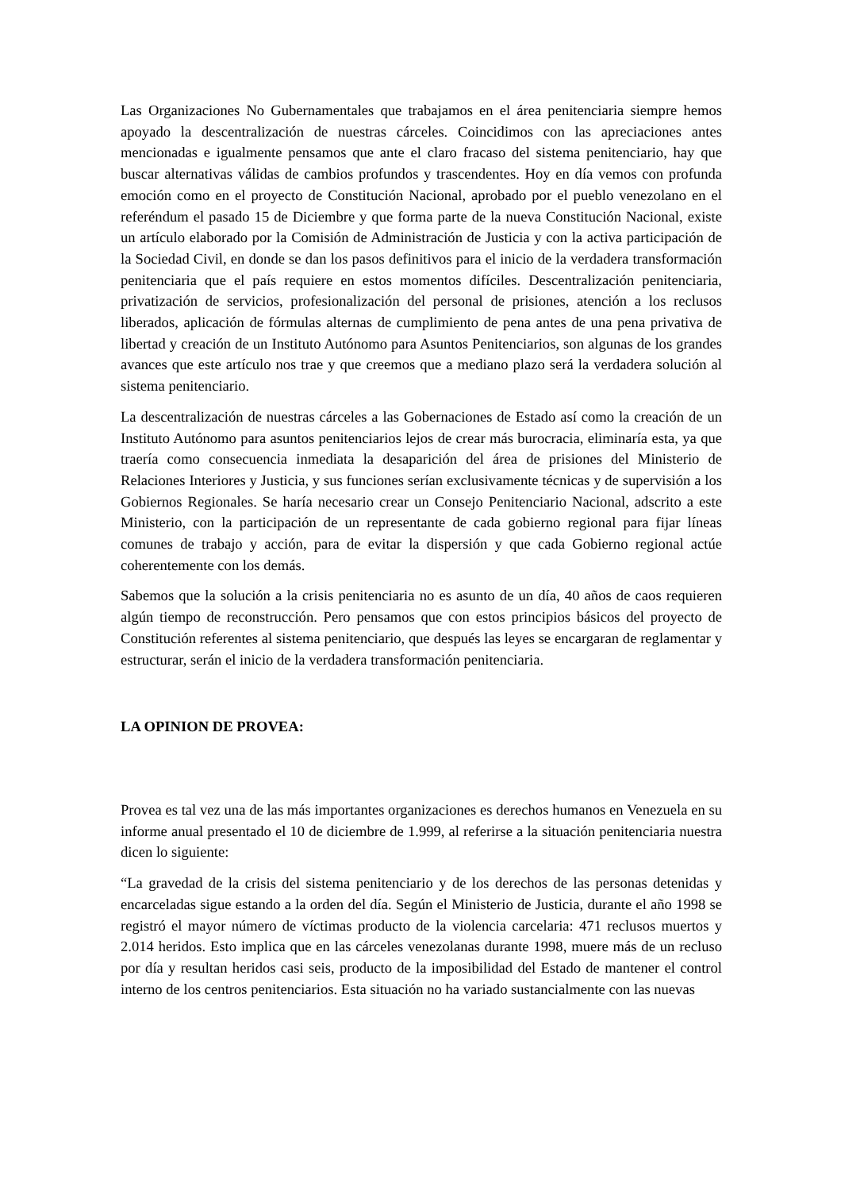Las Organizaciones No Gubernamentales que trabajamos en el área penitenciaria siempre hemos apoyado la descentralización de nuestras cárceles. Coincidimos con las apreciaciones antes mencionadas e igualmente pensamos que ante el claro fracaso del sistema penitenciario, hay que buscar alternativas válidas de cambios profundos y trascendentes. Hoy en día vemos con profunda emoción como en el proyecto de Constitución Nacional, aprobado por el pueblo venezolano en el referéndum el pasado 15 de Diciembre y que forma parte de la nueva Constitución Nacional, existe un artículo elaborado por la Comisión de Administración de Justicia y con la activa participación de la Sociedad Civil, en donde se dan los pasos definitivos para el inicio de la verdadera transformación penitenciaria que el país requiere en estos momentos difíciles. Descentralización penitenciaria, privatización de servicios, profesionalización del personal de prisiones, atención a los reclusos liberados, aplicación de fórmulas alternas de cumplimiento de pena antes de una pena privativa de libertad y creación de un Instituto Autónomo para Asuntos Penitenciarios, son algunas de los grandes avances que este artículo nos trae y que creemos que a mediano plazo será la verdadera solución al sistema penitenciario.
La descentralización de nuestras cárceles a las Gobernaciones de Estado así como la creación de un Instituto Autónomo para asuntos penitenciarios lejos de crear más burocracia, eliminaría esta, ya que traería como consecuencia inmediata la desaparición del área de prisiones del Ministerio de Relaciones Interiores y Justicia, y sus funciones serían exclusivamente técnicas y de supervisión a los Gobiernos Regionales. Se haría necesario crear un Consejo Penitenciario Nacional, adscrito a este Ministerio, con la participación de un representante de cada gobierno regional para fijar líneas comunes de trabajo y acción, para de evitar la dispersión y que cada Gobierno regional actúe coherentemente con los demás.
Sabemos que la solución a la crisis penitenciaria no es asunto de un día, 40 años de caos requieren algún tiempo de reconstrucción. Pero pensamos que con estos principios básicos del proyecto de Constitución referentes al sistema penitenciario, que después las leyes se encargaran de reglamentar y estructurar, serán el inicio de la verdadera transformación penitenciaria.
LA OPINION DE PROVEA:
Provea es tal vez una de las más importantes organizaciones es derechos humanos en Venezuela en su informe anual presentado el 10 de diciembre de 1.999, al referirse a la situación penitenciaria nuestra dicen lo siguiente:
“La gravedad de la crisis del sistema penitenciario y de los derechos de las personas detenidas y encarceladas sigue estando a la orden del día. Según el Ministerio de Justicia, durante el año 1998 se registró el mayor número de víctimas producto de la violencia carcelaria: 471 reclusos muertos y 2.014 heridos. Esto implica que en las cárceles venezolanas durante 1998, muere más de un recluso por día y resultan heridos casi seis, producto de la imposibilidad del Estado de mantener el control interno de los centros penitenciarios. Esta situación no ha variado sustancialmente con las nuevas